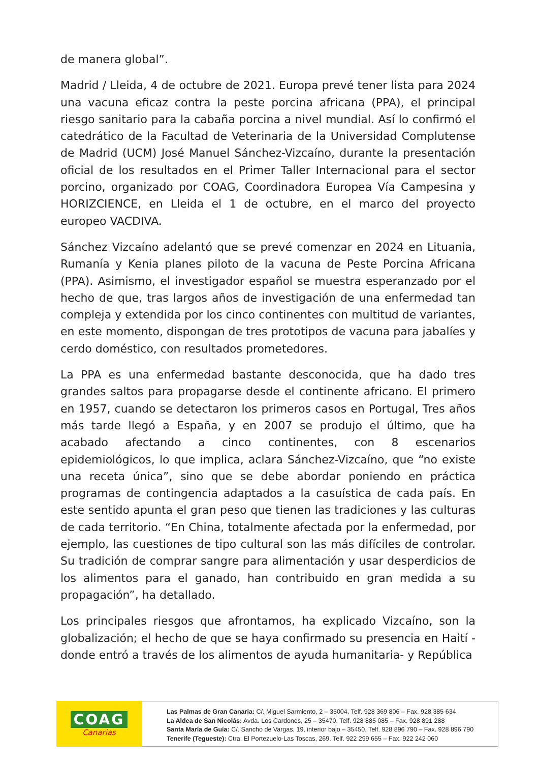de manera global”.
Madrid / Lleida, 4 de octubre de 2021. Europa prevé tener lista para 2024 una vacuna eficaz contra la peste porcina africana (PPA), el principal riesgo sanitario para la cabaña porcina a nivel mundial. Así lo confirmó el catedrático de la Facultad de Veterinaria de la Universidad Complutense de Madrid (UCM) José Manuel Sánchez-Vizcaíno, durante la presentación oficial de los resultados en el Primer Taller Internacional para el sector porcino, organizado por COAG, Coordinadora Europea Vía Campesina y HORIZCIENCE, en Lleida el 1 de octubre, en el marco del proyecto europeo VACDIVA.
Sánchez Vizcaíno adelantó que se prevé comenzar en 2024 en Lituania, Rumanía y Kenia planes piloto de la vacuna de Peste Porcina Africana (PPA). Asimismo, el investigador español se muestra esperanzado por el hecho de que, tras largos años de investigación de una enfermedad tan compleja y extendida por los cinco continentes con multitud de variantes, en este momento, dispongan de tres prototipos de vacuna para jabalíes y cerdo doméstico, con resultados prometedores.
La PPA es una enfermedad bastante desconocida, que ha dado tres grandes saltos para propagarse desde el continente africano. El primero en 1957, cuando se detectaron los primeros casos en Portugal, Tres años más tarde llegó a España, y en 2007 se produjo el último, que ha acabado afectando a cinco continentes, con 8 escenarios epidemiológicos, lo que implica, aclara Sánchez-Vizcaíno, que “no existe una receta única”, sino que se debe abordar poniendo en práctica programas de contingencia adaptados a la casuística de cada país. En este sentido apunta el gran peso que tienen las tradiciones y las culturas de cada territorio. “En China, totalmente afectada por la enfermedad, por ejemplo, las cuestiones de tipo cultural son las más difíciles de controlar. Su tradición de comprar sangre para alimentación y usar desperdicios de los alimentos para el ganado, han contribuido en gran medida a su propagación”, ha detallado.
Los principales riesgos que afrontamos, ha explicado Vizcaíno, son la globalización; el hecho de que se haya confirmado su presencia en Haití -donde entró a través de los alimentos de ayuda humanitaria- y República
COAG
Canarias
Las Palmas de Gran Canaria: C/. Miguel Sarmiento, 2 – 35004. Telf. 928 369 806 – Fax. 928 385 634
La Aldea de San Nicolás: Avda. Los Cardones, 25 – 35470. Telf. 928 885 085 – Fax. 928 891 288
Santa María de Guía: C/. Sancho de Vargas, 19, interior bajo – 35450. Telf. 928 896 790 – Fax. 928 896 790
Tenerife (Tegueste): Ctra. El Portezuelo-Las Toscas, 269. Telf. 922 299 655 – Fax. 922 242 060